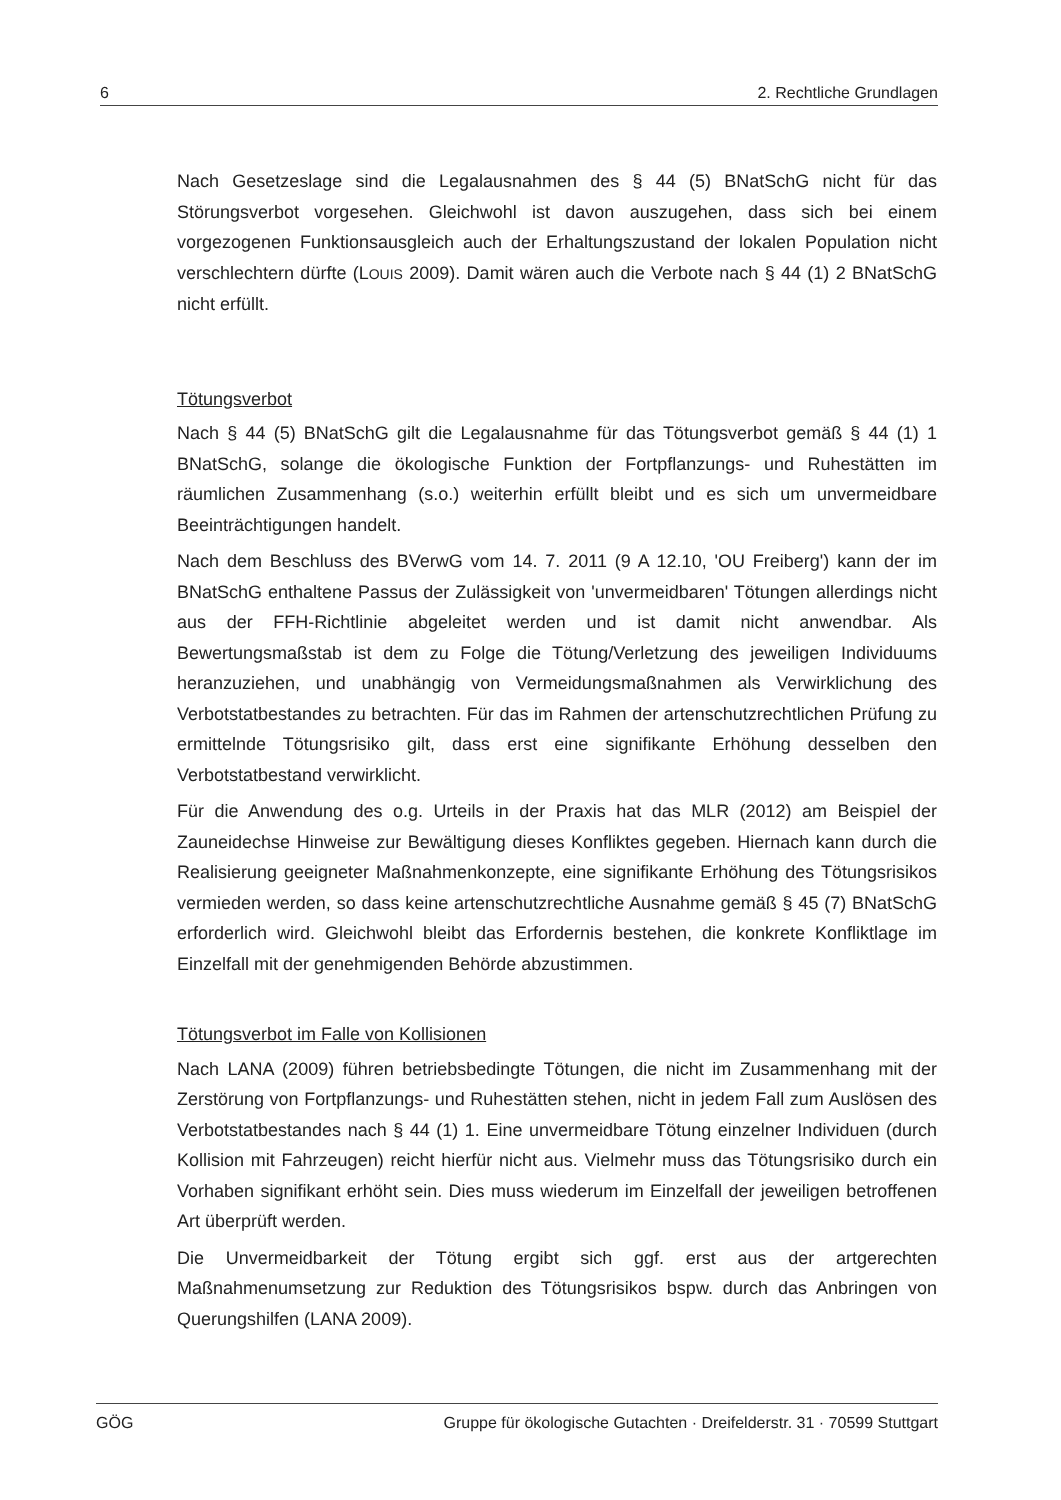6 2. Rechtliche Grundlagen
Nach Gesetzeslage sind die Legalausnahmen des § 44 (5) BNatSchG nicht für das Störungsverbot vorgesehen. Gleichwohl ist davon auszugehen, dass sich bei einem vorgezogenen Funktionsausgleich auch der Erhaltungszustand der lokalen Population nicht verschlechtern dürfte (LOUIS 2009). Damit wären auch die Verbote nach § 44 (1) 2 BNatSchG nicht erfüllt.
Tötungsverbot
Nach § 44 (5) BNatSchG gilt die Legalausnahme für das Tötungsverbot gemäß § 44 (1) 1 BNatSchG, solange die ökologische Funktion der Fortpflanzungs- und Ruhestätten im räumlichen Zusammenhang (s.o.) weiterhin erfüllt bleibt und es sich um unvermeidbare Beeinträchtigungen handelt.
Nach dem Beschluss des BVerwG vom 14. 7. 2011 (9 A 12.10, 'OU Freiberg') kann der im BNatSchG enthaltene Passus der Zulässigkeit von 'unvermeidbaren' Tötungen allerdings nicht aus der FFH-Richtlinie abgeleitet werden und ist damit nicht anwendbar. Als Bewertungsmaßstab ist dem zu Folge die Tötung/Verletzung des jeweiligen Individuums heranzuziehen, und unabhängig von Vermeidungsmaßnahmen als Verwirklichung des Verbotstatbestandes zu betrachten. Für das im Rahmen der artenschutzrechtlichen Prüfung zu ermittelnde Tötungsrisiko gilt, dass erst eine signifikante Erhöhung desselben den Verbotstatbestand verwirklicht.
Für die Anwendung des o.g. Urteils in der Praxis hat das MLR (2012) am Beispiel der Zauneidechse Hinweise zur Bewältigung dieses Konfliktes gegeben. Hiernach kann durch die Realisierung geeigneter Maßnahmenkonzepte, eine signifikante Erhöhung des Tötungsrisikos vermieden werden, so dass keine artenschutzrechtliche Ausnahme gemäß § 45 (7) BNatSchG erforderlich wird. Gleichwohl bleibt das Erfordernis bestehen, die konkrete Konfliktlage im Einzelfall mit der genehmigenden Behörde abzustimmen.
Tötungsverbot im Falle von Kollisionen
Nach LANA (2009) führen betriebsbedingte Tötungen, die nicht im Zusammenhang mit der Zerstörung von Fortpflanzungs- und Ruhestätten stehen, nicht in jedem Fall zum Auslösen des Verbotstatbestandes nach § 44 (1) 1. Eine unvermeidbare Tötung einzelner Individuen (durch Kollision mit Fahrzeugen) reicht hierfür nicht aus. Vielmehr muss das Tötungsrisiko durch ein Vorhaben signifikant erhöht sein. Dies muss wiederum im Einzelfall der jeweiligen betroffenen Art überprüft werden.
Die Unvermeidbarkeit der Tötung ergibt sich ggf. erst aus der artgerechten Maßnahmenumsetzung zur Reduktion des Tötungsrisikos bspw. durch das Anbringen von Querungshilfen (LANA 2009).
GÖG Gruppe für ökologische Gutachten · Dreifelderstr. 31 · 70599 Stuttgart